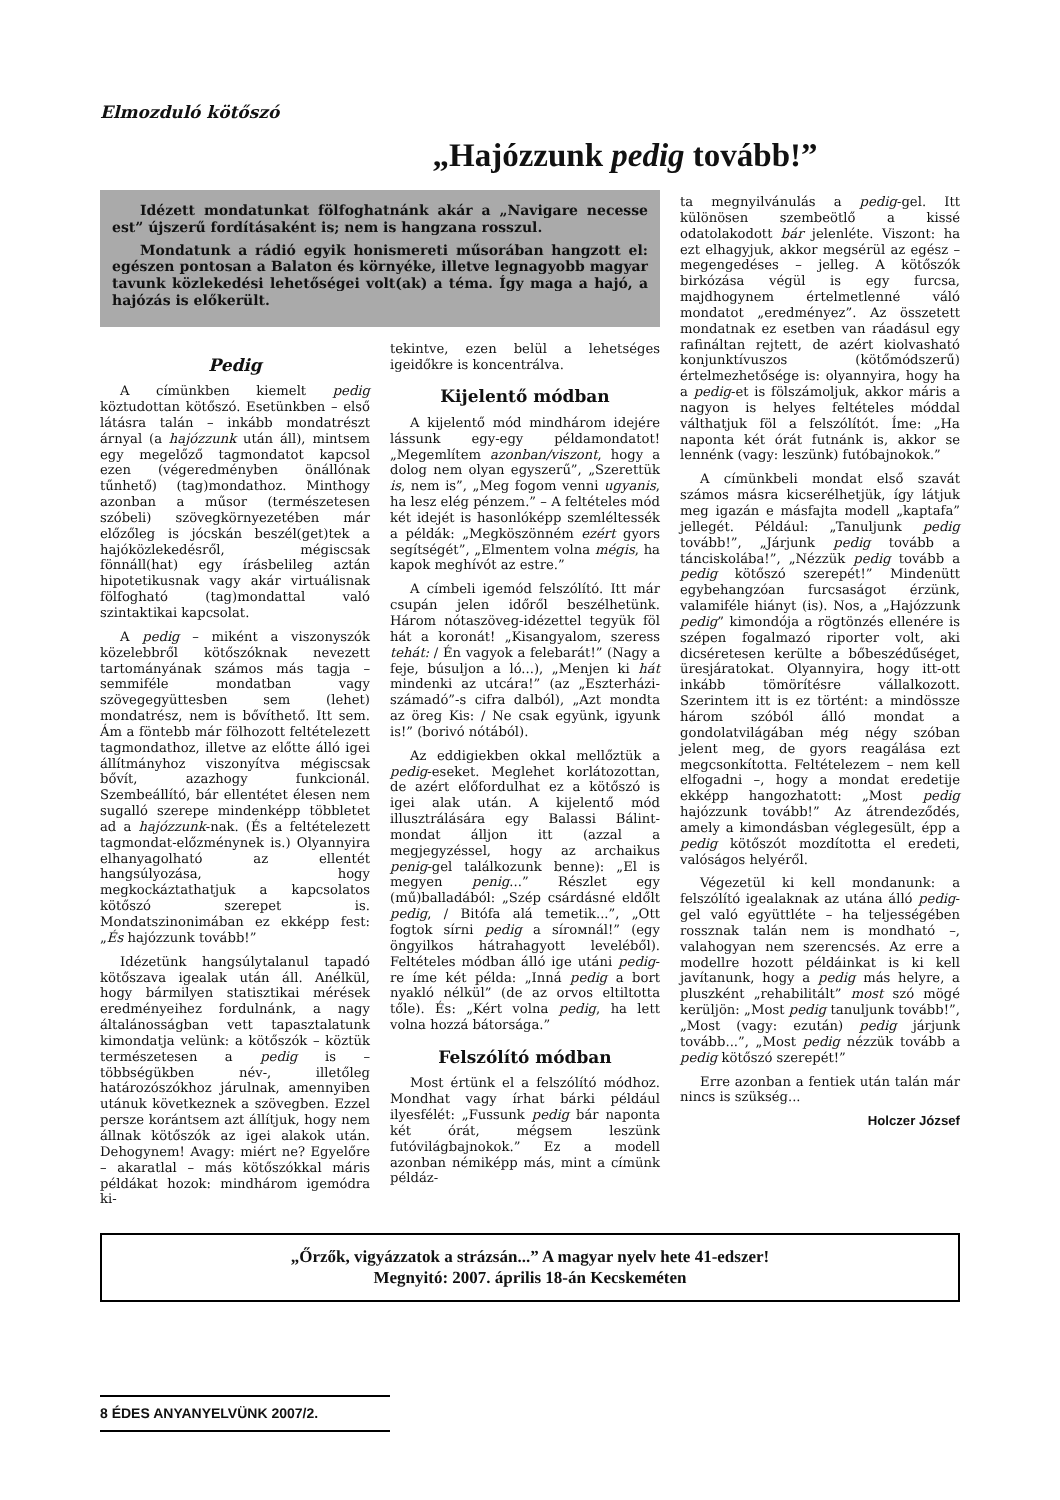Elmozduló kötőszó
„Hajózzunk pedig tovább!”
Idézett mondatunkat fölfoghatnánk akár a „Navigare necesse est” újszerű fordításaként is; nem is hangzana rosszul.
Mondatunk a rádió egyik honismereti műsorában hangzott el: egészen pontosan a Balaton és környéke, illetve legnagyobb magyar tavunk közlekedési lehetőségei volt(ak) a téma. Így maga a hajó, a hajózás is előkerült.
Pedig
A címünkben kiemelt pedig köztudottan kötőszó. Esetünkben – első látásra talán – inkább mondatrészt árnyal (a hajózzunk után áll), mintsem egy megelőző tagmondatot kapcsol ezen (végeredményben önállónak tűnhető) (tag)mondathoz. Minthogy azonban a műsor (természetesen szóbeli) szövegkörnyezetében már előzőleg is jócskán beszél(get)tek a hajóközlekedésről, mégiscsak fönnáll(hat) egy írásbelileg aztán hipotetikusnak vagy akár virtuálisnak fölfogható (tag)mondattal való szintaktikai kapcsolat.
A pedig – miként a viszonyszók közelebbről kötőszóknak nevezett tartományának számos más tagja – semmiféle mondatban vagy szövegegyüttesben sem (lehet) mondatrész, nem is bővíthető. Itt sem. Ám a föntebb már fölhozott feltételezett tagmondathoz, illetve az előtte álló igei állítmányhoz viszonyítva mégiscsak bővít, azazhogy funkcionál. Szembeállító, bár ellentétet élesen nem sugalló szerepe mindenképp többletet ad a hajózzunk-nak. (És a feltételezett tagmondat-előzménynek is.) Olyannyira elhanyagolható az ellentét hangsúlyozása, hogy megkockáztathatjuk a kapcsolatos kötőszó szerepet is. Mondatszinonimában ez ekképp fest: „És hajózzunk tovább!”
Idézetünk hangsúlytalanul tapadó kötőszava igealak után áll. Anélkül, hogy bármilyen statisztikai mérések eredményeihez fordulnánk, a nagy általánosságban vett tapasztalatunk kimondatja velünk: a kötőszók – köztük természetesen a pedig is – többségükben név-, illetőleg határozószókhoz járulnak, amennyiben utánuk következnek a szövegben. Ezzel persze korántsem azt állítjuk, hogy nem állnak kötőszók az igei alakok után. Dehogynem! Avagy: miért ne? Egyelőre – akaratlal – más kötőszókkal máris példákat hozok: mindhárom igemódra ki-
tekintve, ezen belül a lehetséges igeidőkre is koncentrálva.
Kijelentő módban
A kijelentő mód mindhárom idejére lássunk egy-egy példamondatot! „Megemlítem azonban/viszont, hogy a dolog nem olyan egyszerű”, „Szerettük is, nem is”, „Meg fogom venni ugyanis, ha lesz elég pénzem.” – A feltételes mód két idejét is hasonlóképp szemléltessék a példák: „Megköszönném ezért gyors segítségét”, „Elmentem volna mégis, ha kapok meghívót az estre.”
A címbeli igemód felszólító. Itt már csupán jelen időről beszélhetünk. Három nótaszöveg-idézettel tegyük föl hát a koronát! „Kisangyalom, szeress tehát: / Én vagyok a felebarát!” (Nagy a feje, búsuljon a ló...), „Menjen ki hát mindenki az utcára!” (az „Eszterházi-számadó”-s cifra dalból), „Azt mondta az öreg Kis: / Ne csak együnk, igyunk is!” (borivó nótából).
Az eddigiekben okkal mellőztük a pedig-eseket. Meglehet korlátozottan, de azért előfordulhat ez a kötőszó is igei alak után. A kijelentő mód illusztrálására egy Balassi Bálint-mondat álljon itt (azzal a megjegyzéssel, hogy az archaikus penig-gel találkozunk benne): „El is megyen penig...” Részlet egy (mű)balladából: „Szép csárdásné eldőlt pedig, / Bitófa alá temetik...”, „Ott fogtok sírni pedig a sírомnál!” (egy öngyilkos hátrahagyott leveléből). Feltételes módban álló ige utáni pedig-re íme két példa: „Inná pedig a bort nyakló nélkül” (de az orvos eltiltotta tőle). És: „Kért volna pedig, ha lett volna hozzá bátorsága.”
Felszólító módban
Most értünk el a felszólító módhoz. Mondhat vagy írhat bárki például ilyesfélét: „Fussunk pedig bár naponta két órát, mégsem leszünk futóvilágbajnokok.” Ez a modell azonban némiképp más, mint a címünk példáz-
ta megnyilvánulás a pedig-gel. Itt különösen szembeötlő a kissé odatolakodott bár jelenléte. Viszont: ha ezt elhagyjuk, akkor megsérül az egész – megengedéses – jelleg. A kötőszók birkózása végül is egy furcsa, majdhogynem értelmetlenné váló mondatot „eredményez”. Az összetett mondatnak ez esetben van ráadásul egy rafináltan rejtett, de azért kiolvasható konjunktívuszos (kötőmódszerű) értelmezhetősége is: olyannyira, hogy ha a pedig-et is fölszámoljuk, akkor máris a nagyon is helyes feltételes móddal válthatjuk föl a felszólítót. Íme: „Ha naponta két órát futnánk is, akkor se lennénk (vagy: leszünk) futóbajnokok.”
A címünkbeli mondat első szavát számos másra kicserélhetjük, így látjuk meg igazán e másfajta modell „kaptafa” jellegét. Például: „Tanuljunk pedig tovább!”, „Járjunk pedig tovább a tánciskolába!”, „Nézzük pedig tovább a pedig kötőszó szerepét!” Mindenütt egybehangzóan furcsaságot érzünk, valamiféle hiányt (is). Nos, a „Hajózzunk pedig” kimondója a rögtönzés ellenére is szépen fogalmazó riporter volt, aki dicséretesen kerülte a bőbeszédűséget, üresjáratokat. Olyannyira, hogy itt-ott inkább tömörítésre vállalkozott. Szerintem itt is ez történt: a mindössze három szóból álló mondat a gondolatvilágában még négy szóban jelent meg, de gyors reagálása ezt megcsonkította. Feltételezem – nem kell elfogadni –, hogy a mondat eredetije ekképp hangozhatott: „Most pedig hajózzunk tovább!” Az átrendeződés, amely a kimondásban véglegesült, épp a pedig kötőszót mozdította el eredeti, valóságos helyéről.
Végezetül ki kell mondanunk: a felszólító igealaknak az utána álló pedig-gel való együttléte – ha teljességében rossznak talán nem is mondható –, valahogyan nem szerencsés. Az erre a modellre hozott példáinkat is ki kell javítanunk, hogy a pedig más helyre, a pluszként „rehabilitált” most szó mögé kerüljön: „Most pedig tanuljunk tovább!”, „Most (vagy: ezután) pedig járjunk tovább...”, „Most pedig nézzük tovább a pedig kötőszó szerepét!”
Erre azonban a fentiek után talán már nincs is szükség...
Holczer József
„Őrzők, vigyázzatok a strázsán...” A magyar nyelv hete 41-edszer!
Megnyitó: 2007. április 18-án Kecskeméten
8 ÉDES ANYANYELVÜNK 2007/2.